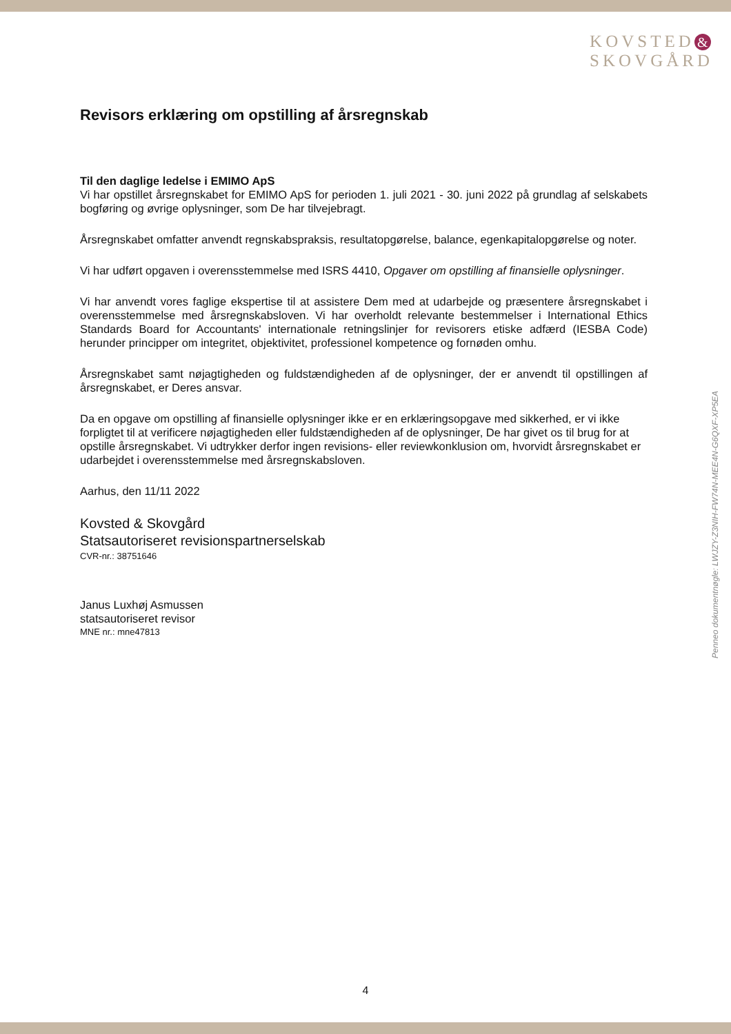KOVSTED &
SKOVGÅRD
Revisors erklæring om opstilling af årsregnskab
Til den daglige ledelse i EMIMO ApS
Vi har opstillet årsregnskabet for EMIMO ApS for perioden 1. juli 2021 - 30. juni 2022 på grundlag af selskabets bogføring og øvrige oplysninger, som De har tilvejebragt.
Årsregnskabet omfatter anvendt regnskabspraksis, resultatopgørelse, balance, egenkapitalopgørelse og noter.
Vi har udført opgaven i overensstemmelse med ISRS 4410, Opgaver om opstilling af finansielle oplysninger.
Vi har anvendt vores faglige ekspertise til at assistere Dem med at udarbejde og præsentere årsregnskabet i overensstemmelse med årsregnskabsloven. Vi har overholdt relevante bestemmelser i International Ethics Standards Board for Accountants' internationale retningslinjer for revisorers etiske adfærd (IESBA Code) herunder principper om integritet, objektivitet, professionel kompetence og fornøden omhu.
Årsregnskabet samt nøjagtigheden og fuldstændigheden af de oplysninger, der er anvendt til opstillingen af årsregnskabet, er Deres ansvar.
Da en opgave om opstilling af finansielle oplysninger ikke er en erklæringsopgave med sikkerhed, er vi ikke forpligtet til at verificere nøjagtigheden eller fuldstændigheden af de oplysninger, De har givet os til brug for at opstille årsregnskabet. Vi udtrykker derfor ingen revisions- eller reviewkonklusion om, hvorvidt årsregnskabet er udarbejdet i overensstemmelse med årsregnskabsloven.
Aarhus, den 11/11 2022
Kovsted & Skovgård
Statsautoriseret revisionspartnerselskab
CVR-nr.: 38751646
Janus Luxhøj Asmussen
statsautoriseret revisor
MNE nr.: mne47813
Penneo dokumentnøgle: LWJZY-Z3NIH-FW74N-MEE4N-G6QXF-XP5EA
4